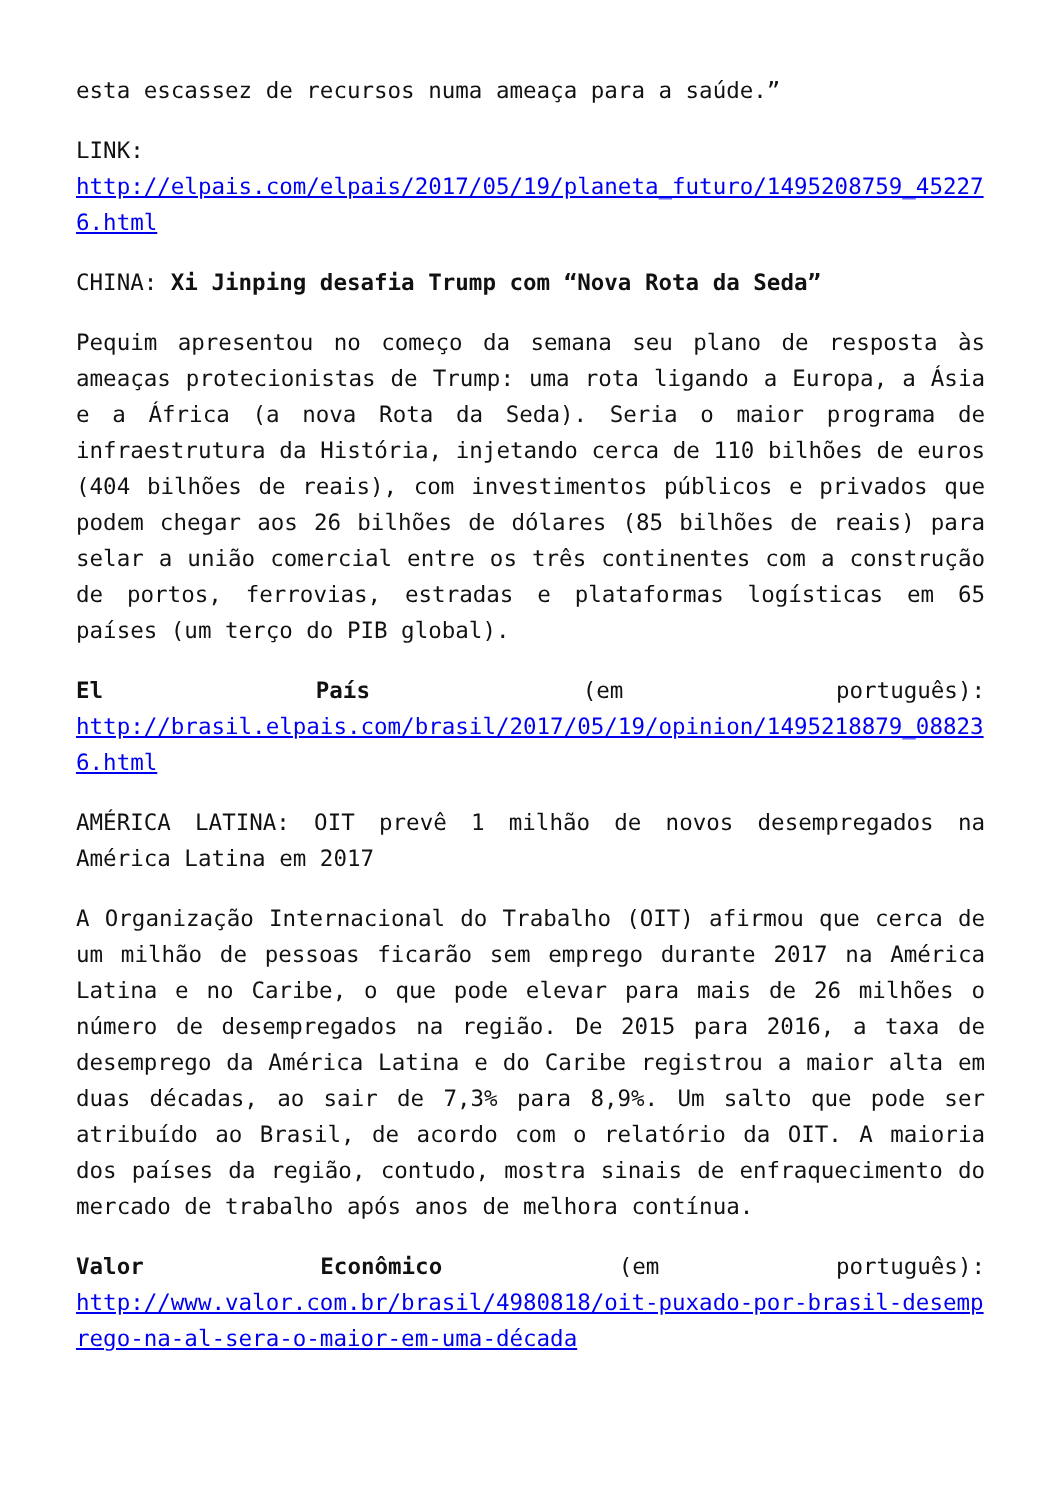esta escassez de recursos numa ameaça para a saúde.”
LINK:
http://elpais.com/elpais/2017/05/19/planeta_futuro/1495208759_452276.html
CHINA: Xi Jinping desafia Trump com “Nova Rota da Seda”
Pequim apresentou no começo da semana seu plano de resposta às ameaças protecionistas de Trump: uma rota ligando a Europa, a Ásia e a África (a nova Rota da Seda). Seria o maior programa de infraestrutura da História, injetando cerca de 110 bilhões de euros (404 bilhões de reais), com investimentos públicos e privados que podem chegar aos 26 bilhões de dólares (85 bilhões de reais) para selar a união comercial entre os três continentes com a construção de portos, ferrovias, estradas e plataformas logísticas em 65 países (um terço do PIB global).
El País (em português):
http://brasil.elpais.com/brasil/2017/05/19/opinion/1495218879_088236.html
AMÉRICA LATINA: OIT prevê 1 milhão de novos desempregados na América Latina em 2017
A Organização Internacional do Trabalho (OIT) afirmou que cerca de um milhão de pessoas ficarão sem emprego durante 2017 na América Latina e no Caribe, o que pode elevar para mais de 26 milhões o número de desempregados na região. De 2015 para 2016, a taxa de desemprego da América Latina e do Caribe registrou a maior alta em duas décadas, ao sair de 7,3% para 8,9%. Um salto que pode ser atribuído ao Brasil, de acordo com o relatório da OIT. A maioria dos países da região, contudo, mostra sinais de enfraquecimento do mercado de trabalho após anos de melhora contínua.
Valor Econômico (em português):
http://www.valor.com.br/brasil/4980818/oit-puxado-por-brasil-desemprego-na-al-sera-o-maior-em-uma-década